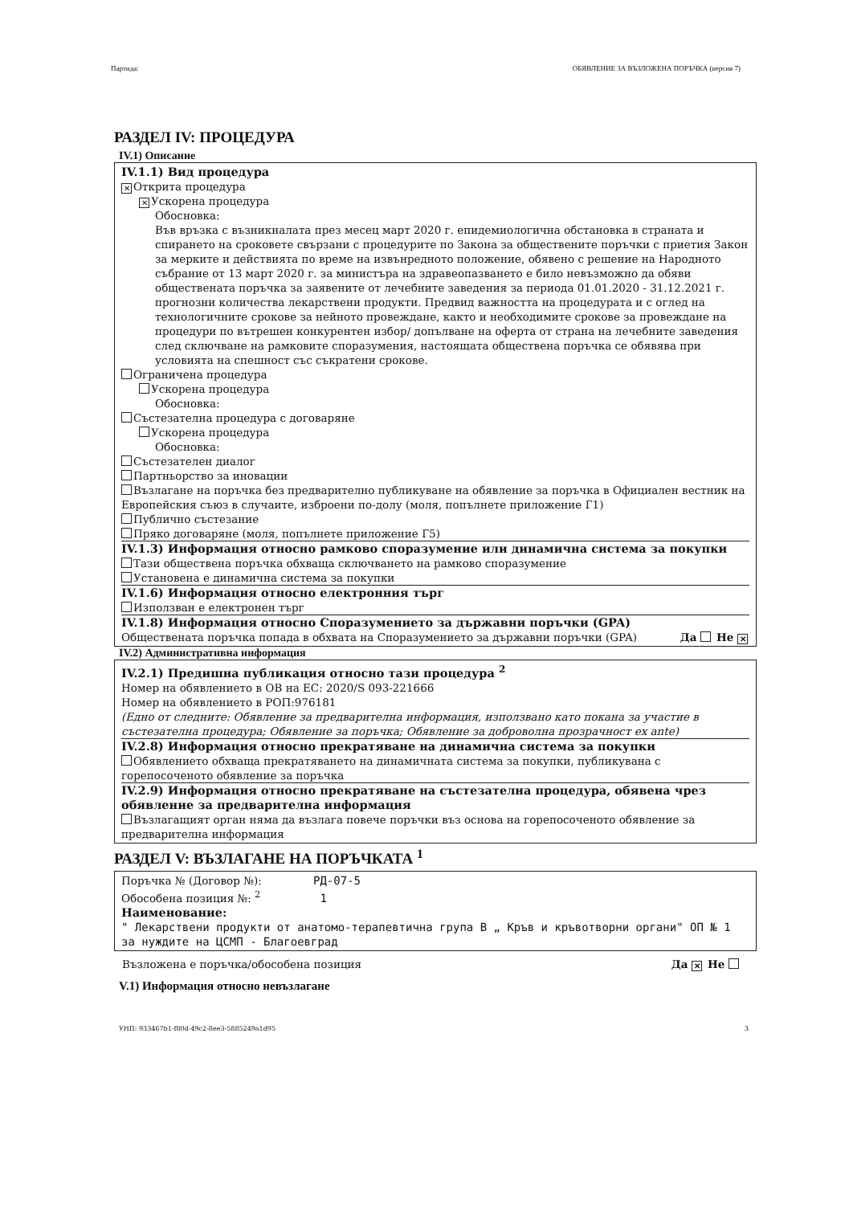Партида: ОБЯВЛЕНИЕ ЗА ВЪЗЛОЖЕНА ПОРЪЧКА (версия 7)
РАЗДЕЛ IV: ПРОЦЕДУРА
IV.1) Описание
IV.1.1) Вид процедура
✕ Открита процедура
✕ Ускорена процедура
Обосновка:
Във връзка с възникналата през месец март 2020 г. епидемиологична обстановка в страната и спирането на сроковете свързани с процедурите по Закона за обществените поръчки с приетия Закон за мерките и действията по време на извънредното положение, обявено с решение на Народното събрание от 13 март 2020 г. за министъра на здравеопазването е било невъзможно да обяви обществената поръчка за заявените от лечебните заведения за периода 01.01.2020 - 31.12.2021 г. прогнозни количества лекарствени продукти. Предвид важността на процедурата и с оглед на технологичните срокове за нейното провеждане, както и необходимите срокове за провеждане на процедури по вътрешен конкурентен избор/ допълване на оферта от страна на лечебните заведения след сключване на рамковите споразумения, настоящата обществена поръчка се обявява при условията на спешност със съкратени срокове.
Ограничена процедура
Ускорена процедура
Обосновка:
Състезателна процедура с договаряне
Ускорена процедура
Обосновка:
Състезателен диалог
Партньорство за иновации
Възлагане на поръчка без предварително публикуване на обявление за поръчка в Официален вестник на Европейския съюз в случаите, изброени по-долу (моля, попълнете приложение Г1)
Публично състезание
Пряко договаряне (моля, попълнете приложение Г5)
IV.1.3) Информация относно рамково споразумение или динамична система за покупки
Тази обществена поръчка обхваща сключването на рамково споразумение
Установена е динамична система за покупки
IV.1.6) Информация относно електронния търг
Използван е електронен търг
IV.1.8) Информация относно Споразумението за държавни поръчки (GPA)
Обществената поръчка попада в обхвата на Споразумението за държавни поръчки (GPA) Да Не ✕
IV.2) Административна информация
IV.2.1) Предишна публикация относно тази процедура <sup>2</sup>
Номер на обявлението в ОВ на ЕС: 2020/S 093-221666
Номер на обявлението в РОП:976181
(Едно от следните: Обявление за предварителна информация, използвано като покана за участие в състезателна процедура; Обявление за поръчка; Обявление за доброволна прозрачност ex ante)
IV.2.8) Информация относно прекратяване на динамична система за покупки
Обявлението обхваща прекратяването на динамичната система за покупки, публикувана с горепосоченото обявление за поръчка
IV.2.9) Информация относно прекратяване на състезателна процедура, обявена чрез обявление за предварителна информация
Възлагащият орган няма да възлага повече поръчки въз основа на горепосоченото обявление за предварителна информация
РАЗДЕЛ V: ВЪЗЛАГАНЕ НА ПОРЪЧКАТА <sup>1</sup>
Поръчка № (Договор №): РД-07-5
Обособена позиция №: <sup>2</sup> 1
Наименование:
" Лекарствени продукти от анатомо-терапевтична група B „ Кръв и кръвотворни органи" ОП № 1 за нуждите на ЦСМП - Благоевград
Възложена е поръчка/обособена позиция Да ✕ Не
V.1) Информация относно невъзлагане
УНП: 933467b1-f80d-49c2-8ee3-5885249a1d95 3